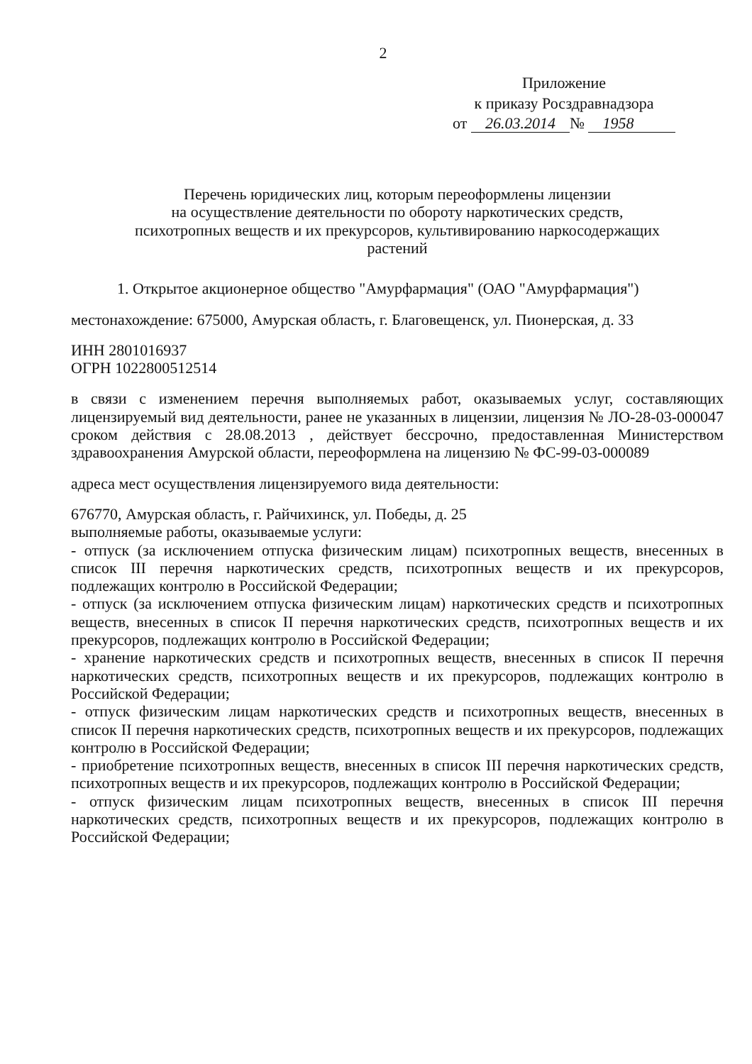2
Приложение
к приказу Росздравнадзора
от 26.03.2014 № 1958
Перечень юридических лиц, которым переоформлены лицензии
на осуществление деятельности по обороту наркотических средств,
психотропных веществ и их прекурсоров, культивированию наркосодержащих
растений
1. Открытое акционерное общество "Амурфармация" (ОАО "Амурфармация")
местонахождение: 675000, Амурская область, г. Благовещенск, ул. Пионерская, д. 33
ИНН 2801016937
ОГРН 1022800512514
в связи с изменением перечня выполняемых работ, оказываемых услуг, составляющих лицензируемый вид деятельности, ранее не указанных в лицензии, лицензия № ЛО-28-03-000047 сроком действия с 28.08.2013 , действует бессрочно, предоставленная Министерством здравоохранения Амурской области, переоформлена на лицензию № ФС-99-03-000089
адреса мест осуществления лицензируемого вида деятельности:
676770, Амурская область, г. Райчихинск, ул. Победы, д. 25
выполняемые работы, оказываемые услуги:
- отпуск (за исключением отпуска физическим лицам) психотропных веществ, внесенных в список III перечня наркотических средств, психотропных веществ и их прекурсоров, подлежащих контролю в Российской Федерации;
- отпуск (за исключением отпуска физическим лицам) наркотических средств и психотропных веществ, внесенных в список II перечня наркотических средств, психотропных веществ и их прекурсоров, подлежащих контролю в Российской Федерации;
- хранение наркотических средств и психотропных веществ, внесенных в список II перечня наркотических средств, психотропных веществ и их прекурсоров, подлежащих контролю в Российской Федерации;
- отпуск физическим лицам наркотических средств и психотропных веществ, внесенных в список II перечня наркотических средств, психотропных веществ и их прекурсоров, подлежащих контролю в Российской Федерации;
- приобретение психотропных веществ, внесенных в список III перечня наркотических средств, психотропных веществ и их прекурсоров, подлежащих контролю в Российской Федерации;
- отпуск физическим лицам психотропных веществ, внесенных в список III перечня наркотических средств, психотропных веществ и их прекурсоров, подлежащих контролю в Российской Федерации;